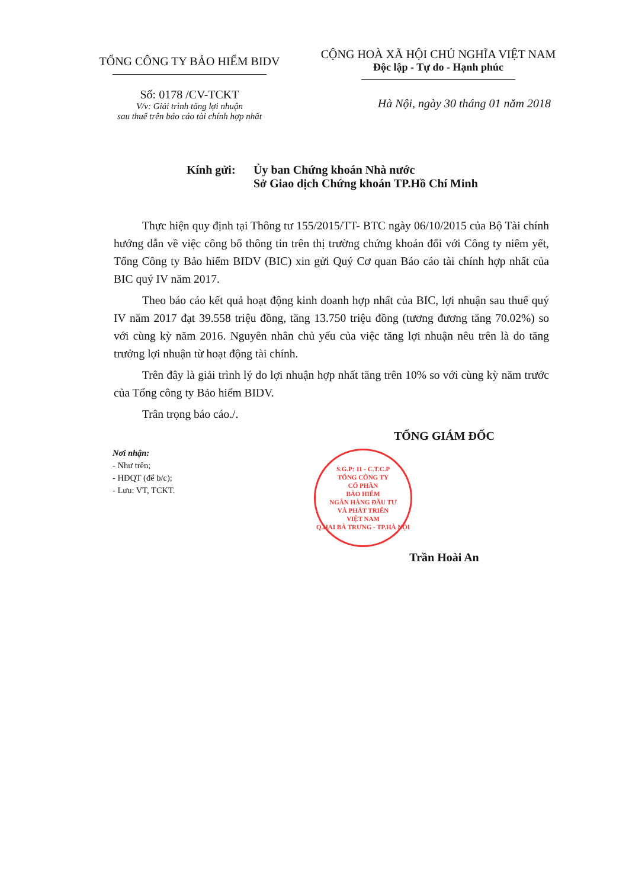TỔNG CÔNG TY BẢO HIỂM BIDV
Số: 0178 /CV-TCKT
V/v: Giải trình tăng lợi nhuận
sau thuế trên báo cáo tài chính hợp nhất
CỘNG HOÀ XÃ HỘI CHỦ NGHĨA VIỆT NAM
Độc lập - Tự do - Hạnh phúc
Hà Nội, ngày 30 tháng 01 năm 2018
Kính gửi: Ủy ban Chứng khoán Nhà nước
Sở Giao dịch Chứng khoán TP.Hồ Chí Minh
Thực hiện quy định tại Thông tư 155/2015/TT- BTC ngày 06/10/2015 của Bộ Tài chính hướng dẫn về việc công bố thông tin trên thị trường chứng khoán đối với Công ty niêm yết, Tổng Công ty Bảo hiểm BIDV (BIC) xin gửi Quý Cơ quan Báo cáo tài chính hợp nhất của BIC quý IV năm 2017.
Theo báo cáo kết quả hoạt động kinh doanh hợp nhất của BIC, lợi nhuận sau thuế quý IV năm 2017 đạt 39.558 triệu đồng, tăng 13.750 triệu đồng (tương đương tăng 70.02%) so với cùng kỳ năm 2016. Nguyên nhân chủ yếu của việc tăng lợi nhuận nêu trên là do tăng trưởng lợi nhuận từ hoạt động tài chính.
Trên đây là giải trình lý do lợi nhuận hợp nhất tăng trên 10% so với cùng kỳ năm trước của Tổng công ty Bảo hiểm BIDV.
Trân trọng báo cáo./.
Nơi nhận:
- Như trên;
- HĐQT (để b/c);
- Lưu: VT, TCKT.
TỔNG GIÁM ĐỐC
S.G.P: 11 - C.T.C.P
TỔNG CÔNG TY
CỔ PHẦN
BẢO HIỂM
NGÂN HÀNG ĐẦU TƯ
VÀ PHÁT TRIỂN
VIỆT NAM
Q.HAI BÀ TRƯNG - TP.HÀ NỘI
Trần Hoài An